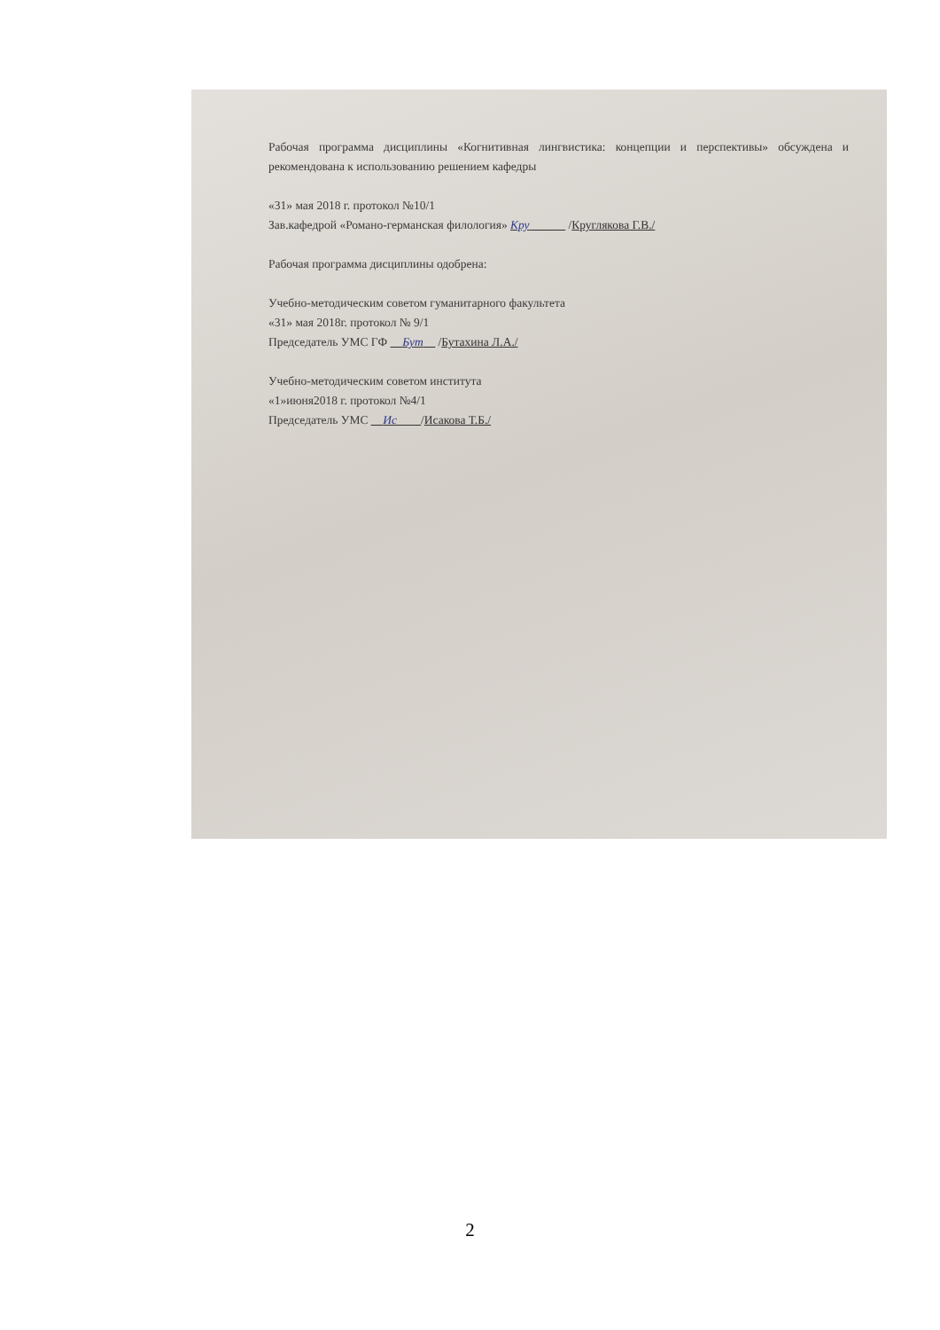Рабочая программа дисциплины «Когнитивная лингвистика: концепции и перспективы» обсуждена и рекомендована к использованию решением кафедры
«31» мая 2018 г. протокол №10/1
Зав.кафедрой «Романо-германская филология» Кру______ /Круглякова Г.В./
Рабочая программа дисциплины одобрена:
Учебно-методическим советом гуманитарного факультета
«31» мая 2018г. протокол № 9/1
Председатель УМС ГФ __Бут__ /Бутахина Л.А./
Учебно-методическим советом института
«1»июня2018 г. протокол №4/1
Председатель УМС __Ис____/Исакова Т.Б./
2